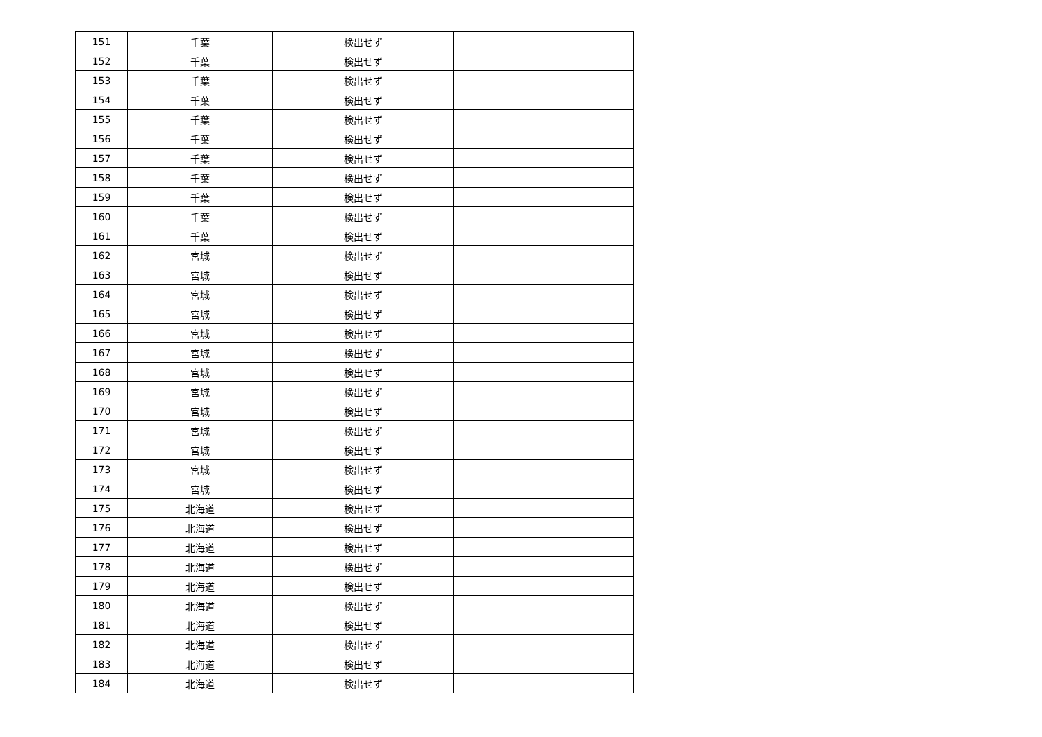| 151 | 千葉 | 検出せず | |
| 152 | 千葉 | 検出せず | |
| 153 | 千葉 | 検出せず | |
| 154 | 千葉 | 検出せず | |
| 155 | 千葉 | 検出せず | |
| 156 | 千葉 | 検出せず | |
| 157 | 千葉 | 検出せず | |
| 158 | 千葉 | 検出せず | |
| 159 | 千葉 | 検出せず | |
| 160 | 千葉 | 検出せず | |
| 161 | 千葉 | 検出せず | |
| 162 | 宮城 | 検出せず | |
| 163 | 宮城 | 検出せず | |
| 164 | 宮城 | 検出せず | |
| 165 | 宮城 | 検出せず | |
| 166 | 宮城 | 検出せず | |
| 167 | 宮城 | 検出せず | |
| 168 | 宮城 | 検出せず | |
| 169 | 宮城 | 検出せず | |
| 170 | 宮城 | 検出せず | |
| 171 | 宮城 | 検出せず | |
| 172 | 宮城 | 検出せず | |
| 173 | 宮城 | 検出せず | |
| 174 | 宮城 | 検出せず | |
| 175 | 北海道 | 検出せず | |
| 176 | 北海道 | 検出せず | |
| 177 | 北海道 | 検出せず | |
| 178 | 北海道 | 検出せず | |
| 179 | 北海道 | 検出せず | |
| 180 | 北海道 | 検出せず | |
| 181 | 北海道 | 検出せず | |
| 182 | 北海道 | 検出せず | |
| 183 | 北海道 | 検出せず | |
| 184 | 北海道 | 検出せず | |